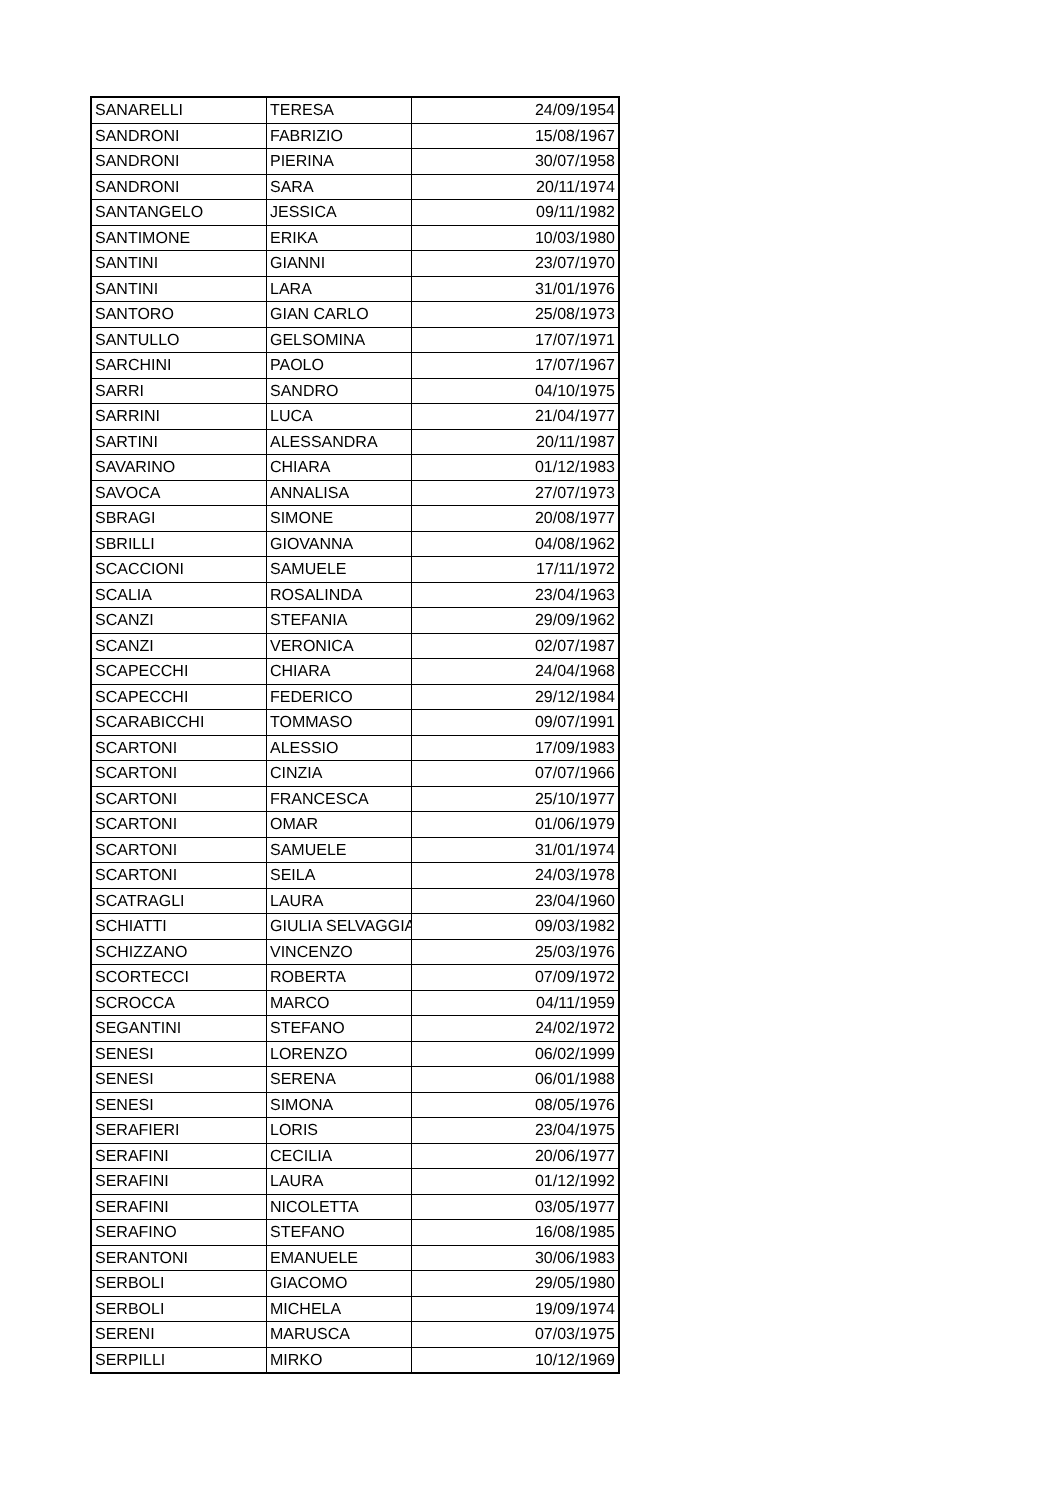| SANARELLI | TERESA | 24/09/1954 |
| SANDRONI | FABRIZIO | 15/08/1967 |
| SANDRONI | PIERINA | 30/07/1958 |
| SANDRONI | SARA | 20/11/1974 |
| SANTANGELO | JESSICA | 09/11/1982 |
| SANTIMONE | ERIKA | 10/03/1980 |
| SANTINI | GIANNI | 23/07/1970 |
| SANTINI | LARA | 31/01/1976 |
| SANTORO | GIAN CARLO | 25/08/1973 |
| SANTULLO | GELSOMINA | 17/07/1971 |
| SARCHINI | PAOLO | 17/07/1967 |
| SARRI | SANDRO | 04/10/1975 |
| SARRINI | LUCA | 21/04/1977 |
| SARTINI | ALESSANDRA | 20/11/1987 |
| SAVARINO | CHIARA | 01/12/1983 |
| SAVOCA | ANNALISA | 27/07/1973 |
| SBRAGI | SIMONE | 20/08/1977 |
| SBRILLI | GIOVANNA | 04/08/1962 |
| SCACCIONI | SAMUELE | 17/11/1972 |
| SCALIA | ROSALINDA | 23/04/1963 |
| SCANZI | STEFANIA | 29/09/1962 |
| SCANZI | VERONICA | 02/07/1987 |
| SCAPECCHI | CHIARA | 24/04/1968 |
| SCAPECCHI | FEDERICO | 29/12/1984 |
| SCARABICCHI | TOMMASO | 09/07/1991 |
| SCARTONI | ALESSIO | 17/09/1983 |
| SCARTONI | CINZIA | 07/07/1966 |
| SCARTONI | FRANCESCA | 25/10/1977 |
| SCARTONI | OMAR | 01/06/1979 |
| SCARTONI | SAMUELE | 31/01/1974 |
| SCARTONI | SEILA | 24/03/1978 |
| SCATRAGLI | LAURA | 23/04/1960 |
| SCHIATTI | GIULIA SELVAGGIA | 09/03/1982 |
| SCHIZZANO | VINCENZO | 25/03/1976 |
| SCORTECCI | ROBERTA | 07/09/1972 |
| SCROCCA | MARCO | 04/11/1959 |
| SEGANTINI | STEFANO | 24/02/1972 |
| SENESI | LORENZO | 06/02/1999 |
| SENESI | SERENA | 06/01/1988 |
| SENESI | SIMONA | 08/05/1976 |
| SERAFIERI | LORIS | 23/04/1975 |
| SERAFINI | CECILIA | 20/06/1977 |
| SERAFINI | LAURA | 01/12/1992 |
| SERAFINI | NICOLETTA | 03/05/1977 |
| SERAFINO | STEFANO | 16/08/1985 |
| SERANTONI | EMANUELE | 30/06/1983 |
| SERBOLI | GIACOMO | 29/05/1980 |
| SERBOLI | MICHELA | 19/09/1974 |
| SERENI | MARUSCA | 07/03/1975 |
| SERPILLI | MIRKO | 10/12/1969 |